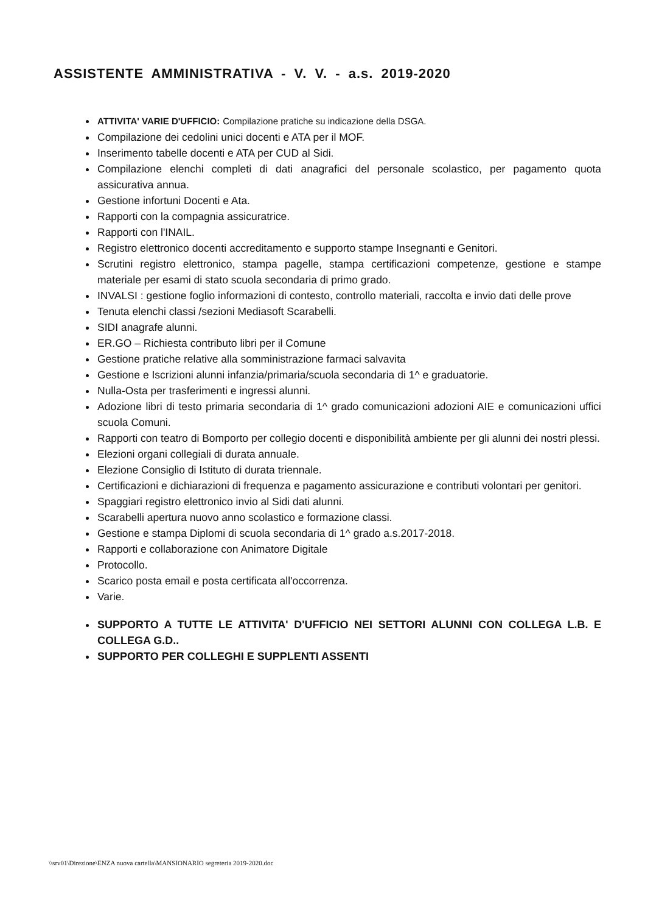ASSISTENTE AMMINISTRATIVA - V. V. - a.s. 2019-2020
ATTIVITA' VARIE D'UFFICIO: Compilazione pratiche su indicazione della DSGA.
Compilazione dei cedolini unici docenti e ATA per il MOF.
Inserimento tabelle docenti e ATA per CUD al Sidi.
Compilazione elenchi completi di dati anagrafici del personale scolastico, per pagamento quota assicurativa annua.
Gestione infortuni Docenti e Ata.
Rapporti con la compagnia assicuratrice.
Rapporti con l'INAIL.
Registro elettronico docenti accreditamento e supporto stampe Insegnanti e Genitori.
Scrutini registro elettronico, stampa pagelle, stampa certificazioni competenze, gestione e stampe materiale per esami di stato scuola secondaria di primo grado.
INVALSI : gestione foglio informazioni di contesto, controllo materiali, raccolta e invio dati delle prove
Tenuta elenchi classi /sezioni Mediasoft Scarabelli.
SIDI anagrafe alunni.
ER.GO – Richiesta contributo libri per il Comune
Gestione pratiche relative alla somministrazione farmaci salvavita
Gestione e Iscrizioni alunni infanzia/primaria/scuola secondaria di 1^ e graduatorie.
Nulla-Osta per trasferimenti e ingressi alunni.
Adozione libri di testo primaria secondaria di 1^ grado comunicazioni adozioni AIE e comunicazioni uffici scuola Comuni.
Rapporti con teatro di Bomporto per collegio docenti e disponibilità ambiente per gli alunni dei nostri plessi.
Elezioni organi collegiali di durata annuale.
Elezione Consiglio di Istituto di durata triennale.
Certificazioni e dichiarazioni di frequenza e pagamento assicurazione e contributi volontari per genitori.
Spaggiari registro elettronico invio al Sidi dati alunni.
Scarabelli apertura nuovo anno scolastico e formazione classi.
Gestione e stampa Diplomi di scuola secondaria di 1^ grado a.s.2017-2018.
Rapporti e collaborazione con Animatore Digitale
Protocollo.
Scarico posta email e posta certificata all'occorrenza.
Varie.
SUPPORTO A TUTTE LE ATTIVITA' D'UFFICIO NEI SETTORI ALUNNI CON COLLEGA L.B. E COLLEGA G.D..
SUPPORTO PER COLLEGHI E SUPPLENTI ASSENTI
\\srv01\Direzione\ENZA nuova cartella\MANSIONARIO segreteria 2019-2020.doc